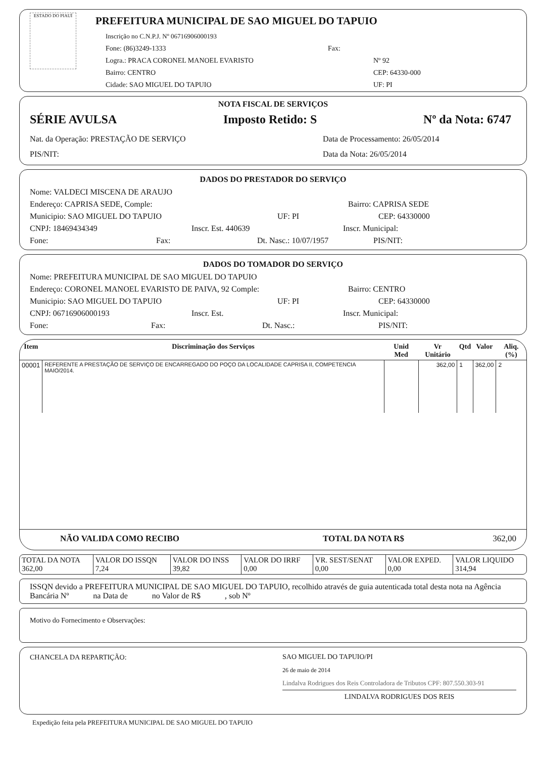ESTADO DO PIAUÍ
PREFEITURA MUNICIPAL DE SAO MIGUEL DO TAPUIO
Inscrição no C.N.P.J. Nº 06716906000193
Fone: (86)3249-1333 Fax:
Logra.: PRACA CORONEL MANOEL EVARISTO Nº 92
Bairro: CENTRO CEP: 64330-000
Cidade: SAO MIGUEL DO TAPUIO UF: PI
NOTA FISCAL DE SERVIÇOS
SÉRIE AVULSA Imposto Retido: S Nº da Nota: 6747
Nat. da Operação: PRESTAÇÃO DE SERVIÇO Data de Processamento: 26/05/2014
PIS/NIT: Data da Nota: 26/05/2014
DADOS DO PRESTADOR DO SERVIÇO
Nome: VALDECI MISCENA DE ARAUJO
Endereço: CAPRISA SEDE, Comple: Bairro: CAPRISA SEDE
Municipio: SAO MIGUEL DO TAPUIO UF: PI CEP: 64330000
CNPJ: 18469434349 Inscr. Est. 440639 Inscr. Municipal:
Fone: Fax: Dt. Nasc.: 10/07/1957 PIS/NIT:
DADOS DO TOMADOR DO SERVIÇO
Nome: PREFEITURA MUNICIPAL DE SAO MIGUEL DO TAPUIO
Endereço: CORONEL MANOEL EVARISTO DE PAIVA, 92 Comple: Bairro: CENTRO
Municipio: SAO MIGUEL DO TAPUIO UF: PI CEP: 64330000
CNPJ: 06716906000193 Inscr. Est. Inscr. Municipal:
Fone: Fax: Dt. Nasc.: PIS/NIT:
| Item | Discriminação dos Serviços | Unid Med | Vr Unitário | Qtd | Valor | Aliq.(%) |
| --- | --- | --- | --- | --- | --- | --- |
| 00001 | REFERENTE A PRESTAÇÃO DE SERVIÇO DE ENCARREGADO DO POÇO DA LOCALIDADE CAPRISA II, COMPETENCIA MAIO/2014. | | 362,00 | 1 | 362,00 | 2 |
NÃO VALIDA COMO RECIBO TOTAL DA NOTA R$ 362,00
| TOTAL DA NOTA 362,00 | VALOR DO ISSQN 7,24 | VALOR DO INSS 39,82 | VALOR DO IRRF 0,00 | VR. SEST/SENAT 0,00 | VALOR EXPED. 0,00 | VALOR LIQUIDO 314,94 |
ISSQN devido a PREFEITURA MUNICIPAL DE SAO MIGUEL DO TAPUIO, recolhido através de guia autenticada total desta nota na Agência Bancária Nº na Data de no Valor de R$ , sob Nº
Motivo do Fornecimento e Observações:
CHANCELA DA REPARTIÇÃO:
SAO MIGUEL DO TAPUIO/PI
26 de maio de 2014
Lindalva Rodrigues dos Reis Controladora de Tributos CPF: 807.550.303-91
LINDALVA RODRIGUES DOS REIS
Expedição feita pela PREFEITURA MUNICIPAL DE SAO MIGUEL DO TAPUIO